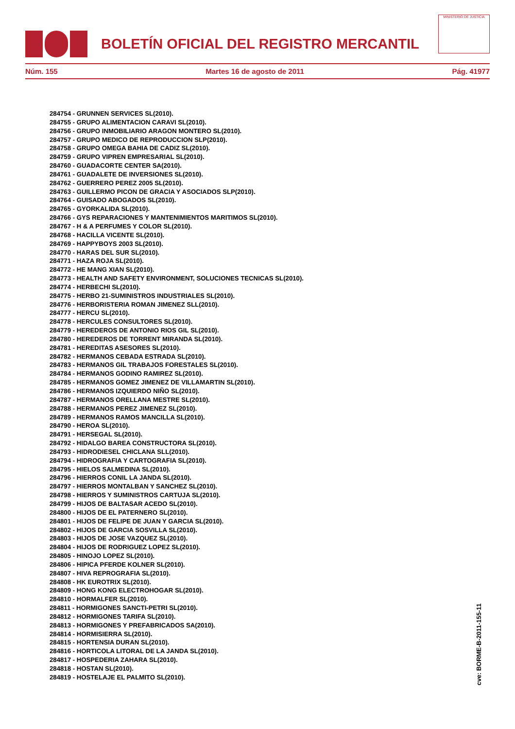BOLETÍN OFICIAL DEL REGISTRO MERCANTIL
MINISTERIO DE JUSTICIA
Núm. 155 Martes 16 de agosto de 2011 Pág. 41977
284754 - GRUNNEN SERVICES SL(2010).
284755 - GRUPO ALIMENTACION CARAVI SL(2010).
284756 - GRUPO INMOBILIARIO ARAGON MONTERO SL(2010).
284757 - GRUPO MEDICO DE REPRODUCCION SLP(2010).
284758 - GRUPO OMEGA BAHIA DE CADIZ SL(2010).
284759 - GRUPO VIPREN EMPRESARIAL SL(2010).
284760 - GUADACORTE CENTER SA(2010).
284761 - GUADALETE DE INVERSIONES SL(2010).
284762 - GUERRERO PEREZ 2005 SL(2010).
284763 - GUILLERMO PICON DE GRACIA Y ASOCIADOS SLP(2010).
284764 - GUISADO ABOGADOS SL(2010).
284765 - GYORKALIDA SL(2010).
284766 - GYS REPARACIONES Y MANTENIMIENTOS MARITIMOS SL(2010).
284767 - H & A PERFUMES Y COLOR SL(2010).
284768 - HACILLA VICENTE SL(2010).
284769 - HAPPYBOYS 2003 SL(2010).
284770 - HARAS DEL SUR SL(2010).
284771 - HAZA ROJA SL(2010).
284772 - HE MANG XIAN SL(2010).
284773 - HEALTH AND SAFETY ENVIRONMENT, SOLUCIONES TECNICAS SL(2010).
284774 - HERBECHI SL(2010).
284775 - HERBO 21-SUMINISTROS INDUSTRIALES SL(2010).
284776 - HERBORISTERIA ROMAN JIMENEZ SLL(2010).
284777 - HERCU SL(2010).
284778 - HERCULES CONSULTORES SL(2010).
284779 - HEREDEROS DE ANTONIO RIOS GIL SL(2010).
284780 - HEREDEROS DE TORRENT MIRANDA SL(2010).
284781 - HEREDITAS ASESORES SL(2010).
284782 - HERMANOS CEBADA ESTRADA SL(2010).
284783 - HERMANOS GIL TRABAJOS FORESTALES SL(2010).
284784 - HERMANOS GODINO RAMIREZ SL(2010).
284785 - HERMANOS GOMEZ JIMENEZ DE VILLAMARTIN SL(2010).
284786 - HERMANOS IZQUIERDO NIÑO SL(2010).
284787 - HERMANOS ORELLANA MESTRE SL(2010).
284788 - HERMANOS PEREZ JIMENEZ SL(2010).
284789 - HERMANOS RAMOS MANCILLA SL(2010).
284790 - HEROA SL(2010).
284791 - HERSEGAL SL(2010).
284792 - HIDALGO BAREA CONSTRUCTORA SL(2010).
284793 - HIDRODIESEL CHICLANA SLL(2010).
284794 - HIDROGRAFIA Y CARTOGRAFIA SL(2010).
284795 - HIELOS SALMEDINA SL(2010).
284796 - HIERROS CONIL LA JANDA SL(2010).
284797 - HIERROS MONTALBAN Y SANCHEZ SL(2010).
284798 - HIERROS Y SUMINISTROS CARTUJA SL(2010).
284799 - HIJOS DE BALTASAR ACEDO SL(2010).
284800 - HIJOS DE EL PATERNERO SL(2010).
284801 - HIJOS DE FELIPE DE JUAN Y GARCIA SL(2010).
284802 - HIJOS DE GARCIA SOSVILLA SL(2010).
284803 - HIJOS DE JOSE VAZQUEZ SL(2010).
284804 - HIJOS DE RODRIGUEZ LOPEZ SL(2010).
284805 - HINOJO LOPEZ SL(2010).
284806 - HIPICA PFERDE KOLNER SL(2010).
284807 - HIVA REPROGRAFIA SL(2010).
284808 - HK EUROTRIX SL(2010).
284809 - HONG KONG ELECTROHOGAR SL(2010).
284810 - HORMALFER SL(2010).
284811 - HORMIGONES SANCTI-PETRI SL(2010).
284812 - HORMIGONES TARIFA SL(2010).
284813 - HORMIGONES Y PREFABRICADOS SA(2010).
284814 - HORMISIERRA SL(2010).
284815 - HORTENSIA DURAN SL(2010).
284816 - HORTICOLA LITORAL DE LA JANDA SL(2010).
284817 - HOSPEDERIA ZAHARA SL(2010).
284818 - HOSTAN SL(2010).
284819 - HOSTELAJE EL PALMITO SL(2010).
cve: BORME-B-2011-155-11